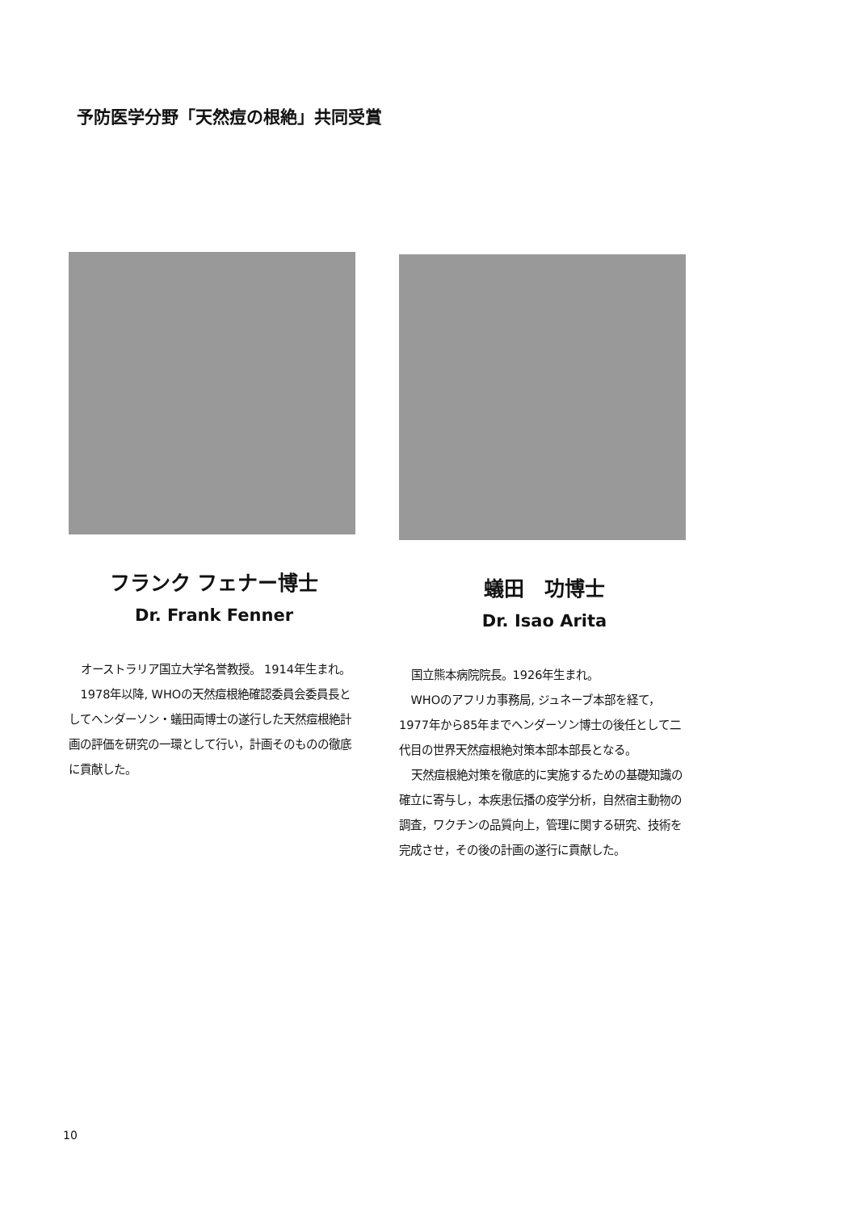予防医学分野「天然痘の根絶」共同受賞
フランク フェナー博士
Dr. Frank Fenner
オーストラリア国立大学名誉教授。 1914年生まれ。
1978年以降, WHOの天然痘根絶確認委員会委員長としてヘンダーソン・蟻田両博士の遂行した天然痘根絶計画の評価を研究の一環として行い，計画そのものの徹底に貢献した。
蟻田　功博士
Dr. Isao Arita
国立熊本病院院長。1926年生まれ。
WHOのアフリカ事務局, ジュネーブ本部を経て，1977年から85年までヘンダーソン博士の後任として二代目の世界天然痘根絶対策本部本部長となる。
天然痘根絶対策を徹底的に実施するための基礎知識の確立に寄与し，本疾患伝播の疫学分析，自然宿主動物の調査，ワクチンの品質向上，管理に関する研究、技術を完成させ，その後の計画の遂行に貢献した。
10